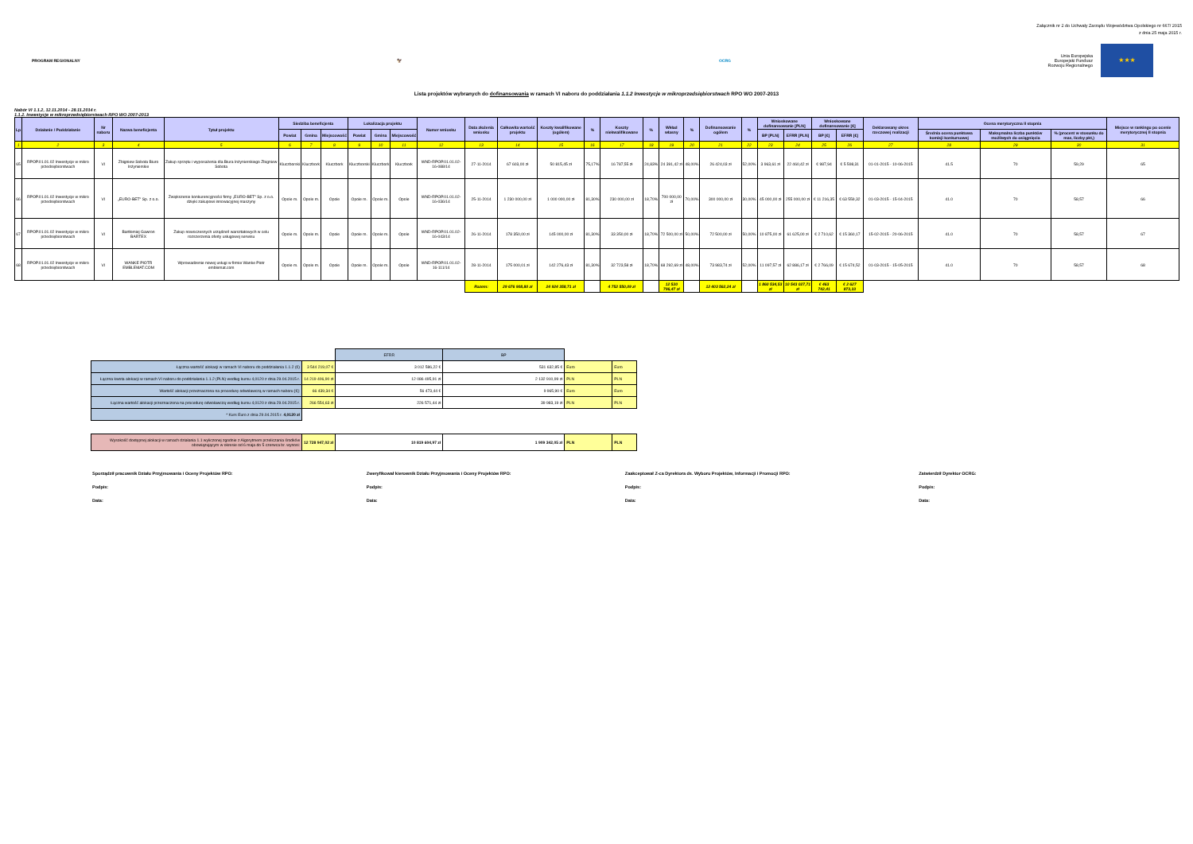Załącznik nr 2 do Uchwały Zarządu Województwa Opolskiego nr 667/ 2015
z dnia 25 maja 2015 r.
PROGRAM REGIONALNY 🦅 OCRG
Unia Europejska
Europejski Fundusz
Rozwoju Regionalnego
★★★
Lista projektów wybranych do dofinansowania w ramach VI naboru do poddziałania 1.1.2 Inwestycje w mikroprzedsiębiorstwach RPO WO 2007-2013
Nabór VI 1.1.2, 12.11.2014 - 28.11.2014 r.
1.1.2. Inwestycje w mikroprzedsiębiorstwach RPO WO 2007-2013
| Lp | Działanie / Poddziałanie | Nr naboru | Nazwa beneficjenta | Tytuł projektu | Siedziba beneficjenta | | | Lokalizacja projektu | | | Numer wniosku | Data złożenia wniosku | Całkowita wartość projektu | Koszty kwalifikowane (ogółem) | % | Koszty niekwalifikowane | % | Wkład własny | % | Dofinansowanie ogółem | % | Wnioskowane dofinansowanie [PLN] | | Wnioskowane dofinansowanie [€] | | Deklarowany okres rzeczowej realizacji | Ocena merytoryczna II stopnia | | | Miejsce w rankingu po ocenie merytorycznej II stopnia |
| --- | --- | --- | --- | --- | --- | --- | --- | --- | --- | --- | --- | --- | --- | --- | --- | --- | --- | --- | --- | --- | --- | --- | --- | --- | --- | --- | --- | --- | --- | --- |
| | | | | | Powiat | Gmina | Miejscowość | Powiat | Gmina | Miejscowość | | | | | | | | | | | | BP [PLN] | EFRR [PLN] | BP [€] | EFRR [€] | | Średnia ocena punktowa komisji konkursowej | Maksymalna liczba punktów możliwych do osiągnięcia | % (procent w stosunku do max, liczby pkt,) | |
| 1 | 2 | 3 | 4 | 5 | 6 | 7 | 8 | 9 | 10 | 11 | 12 | 13 | 14 | 15 | 16 | 17 | 18 | 19 | 20 | 21 | 22 | 23 | 24 | 25 | 26 | 27 | 28 | 29 | 30 | 31 |
| 65 | RPOP.01.01.02 Inwestycje w mikro przedsiębiorstwach | VI | Zbigniew Sobota Biuro Inżynierskie | Zakup sprzętu i wyposażenia dla Biura Inżynierskiego Zbigniew Sobota | Kluczborski | Kluczbork | Kluczbork | Kluczborski | Kluczbork | Kluczbork | WND-RPOP.01.01.02-16-088/14 | 27-11-2014 | 67 603,00 zł | 50 815,45 zł | 75,17% | 16 787,55 zł | 24,83% | 24 391,42 zł | 48,00% | 26 424,03 zł | 52,00% | 3 963,61 zł | 22 460,42 zł | € 987,94 | € 5 598,31 | 01-01-2015 - 10-06-2015 | 41.5 | 70 | 59,29 | 65 |
| 66 | RPOP.01.01.02 Inwestycje w mikro przedsiębiorstwach | VI | „EURO-BET" Sp. z o.o. | Zwiększenie konkurencyjności firmy „EURO-BET" Sp. z o.o. dzięki zakupowi innowacyjnej maszyny | Opole m. | Opole m. | Opole | Opole m. | Opole m. | Opole | WND-RPOP.01.01.02-16-036/14 | 25-11-2014 | 1 230 000,00 zł | 1 000 000,00 zł | 81,30% | 230 000,00 zł | 18,70% | 700 000,00 zł | 70,00% | 300 000,00 zł | 30,00% | 45 000,00 zł | 255 000,00 zł | € 11 216,35 | € 63 559,32 | 01-03-2015 - 15-04-2015 | 41.0 | 70 | 58,57 | 66 |
| 67 | RPOP.01.01.02 Inwestycje w mikro przedsiębiorstwach | VI | Bartłomiej Gawron BARTEX | Zakup nowoczesnych urządzeń warsztatowych w celu rozszerzenia oferty usługowej serwisu | Opole m. | Opole m. | Opole | Opole m. | Opole m. | Opole | WND-RPOP.01.01.02-16-043/14 | 26-11-2014 | 178 350,00 zł | 145 000,00 zł | 81,30% | 33 350,00 zł | 18,70% | 72 500,00 zł | 50,00% | 72 500,00 zł | 50,00% | 10 875,00 zł | 61 625,00 zł | € 2 710,62 | € 15 360,17 | 15-02-2015 - 20-06-2015 | 41.0 | 70 | 58,57 | 67 |
| 68 | RPOP.01.01.02 Inwestycje w mikro przedsiębiorstwach | VI | WANKE PIOTR EMBLEMAT.COM | Wprowadzenie nowej usługi w firmie Wanke Piotr emblemat.com | Opole m. | Opole m. | Opole | Opole m. | Opole m. | Opole | WND-RPOP.01.01.02-16-111/14 | 28-11-2014 | 175 000,01 zł | 142 276,43 zł | 81,30% | 32 723,58 zł | 18,70% | 68 292,69 zł | 48,00% | 73 983,74 zł | 52,00% | 11 097,57 zł | 62 886,17 zł | € 2 766,09 | € 15 674,52 | 01-03-2015 - 15-05-2015 | 41.0 | 70 | 58,57 | 68 |
| | | | | | | | | | | | | Razem: | 29 676 908,80 zł | 24 924 358,71 zł | | 4 752 550,09 zł | | 12 520 796,47 zł | | 12 403 562,24 zł | | 1 860 534,53 zł | 10 543 027,71 zł | € 463 742,41 | € 2 627 873,33 | | | | | |
| | | EFRR | BP | | |
| Łączna wartość alokacji w ramach VI naboru do poddziałania 1.1.2 (€) | 3 544 219,07 € | 3 012 586,22 € | 531 632,85 € | Euro | Euro |
| Łączna kwota alokacji w ramach VI naboru do poddziałania 1.1.2 (PLN) według kursu 4,0120 z dnia 29.04.2015 r. | 14 219 406,90 zł | 12 086 495,91 zł | 2 132 910,99 zł | PLN | PLN |
| Wartość alokacji przeznaczona na procedurę odwoławczą w ramach naboru [€]: | 66 439,34 € | 56 473,44 € | 9 965,90 € | Euro | Euro |
| Łączna wartość alokacji przeznaczona na procedurę odwoławczą według kursu 4,0120 z dnia 29.04.2015 r. | 266 554,63 zł | 226 571,44 zł | 39 983,19 zł | PLN | PLN |
| * Kurs Euro z dnia 29.04.2015 r. 4,0120 zł | | | | | |
| Wysokość dostępnej alokacji w ramach działania 1.1 wyliczonej zgodnie z Algorytmem przeliczania środków obowiązującym w okresie od 6 maja do 5 czerwca br. wynosi: | 12 728 947,02 zł | 10 819 604,97 zł | 1 909 342,05 zł | PLN | PLN |
Sporządził pracownik Działu Przyjmowania i Oceny Projektów RPO:
Podpis:
Data:
Zweryfikował kierownik Działu Przyjmowania i Oceny Projektów RPO:
Podpis:
Data:
Zaakceptował Z-ca Dyrektora ds. Wyboru Projektów, Informacji i Promocji RPO:
Podpis:
Data:
Zatwierdził Dyrektor OCRG:
Podpis:
Data: